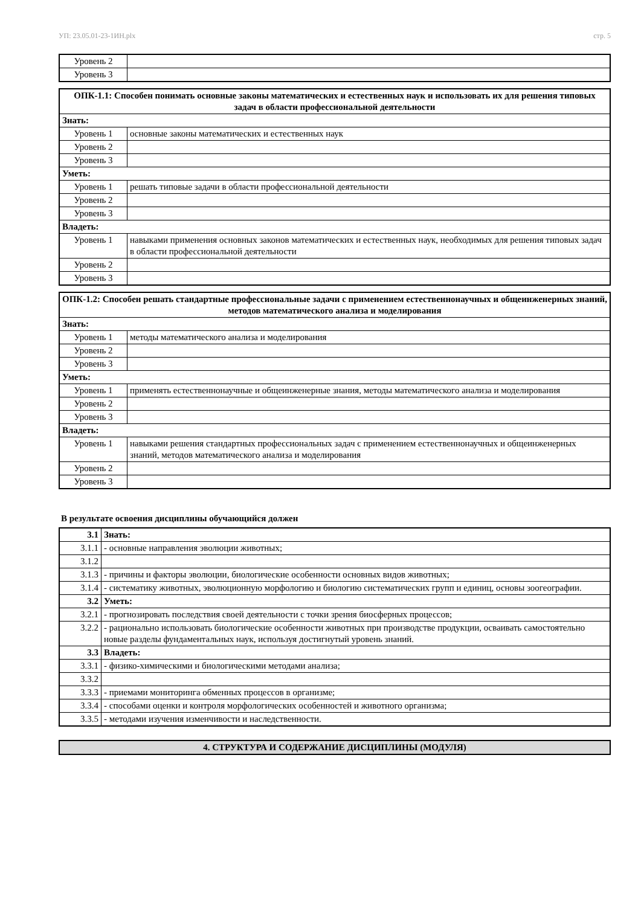УП: 23.05.01-23-1ИН.plx стр. 5
| Уровень 2 | |
| Уровень 3 | |
| ОПК-1.1: Способен понимать основные законы математических и естественных наук и использовать их для решения типовых задач в области профессиональной деятельности | |
| --- | --- |
| Знать: | |
| Уровень 1 | основные законы математических и естественных наук |
| Уровень 2 | |
| Уровень 3 | |
| Уметь: | |
| Уровень 1 | решать типовые задачи в области профессиональной деятельности |
| Уровень 2 | |
| Уровень 3 | |
| Владеть: | |
| Уровень 1 | навыками применения основных законов математических и естественных наук, необходимых для решения типовых задач в области профессиональной деятельности |
| Уровень 2 | |
| Уровень 3 | |
| ОПК-1.2: Способен решать стандартные профессиональные задачи с применением естественнонаучных и общеинженерных знаний, методов математического анализа и моделирования | |
| --- | --- |
| Знать: | |
| Уровень 1 | методы математического анализа и моделирования |
| Уровень 2 | |
| Уровень 3 | |
| Уметь: | |
| Уровень 1 | применять естественнонаучные и общеинженерные знания, методы математического анализа и моделирования |
| Уровень 2 | |
| Уровень 3 | |
| Владеть: | |
| Уровень 1 | навыками решения стандартных профессиональных задач с применением естественнонаучных и общеинженерных знаний, методов математического анализа и моделирования |
| Уровень 2 | |
| Уровень 3 | |
В результате освоения дисциплины обучающийся должен
| 3.1 | Знать: |
| 3.1.1 | - основные направления эволюции животных; |
| 3.1.2 | |
| 3.1.3 | - причины и факторы эволюции, биологические особенности основных видов животных; |
| 3.1.4 | - систематику животных, эволюционную морфологию и биологию систематических групп и единиц, основы зоогеографии. |
| 3.2 | Уметь: |
| 3.2.1 | - прогнозировать последствия своей деятельности с точки зрения биосферных процессов; |
| 3.2.2 | - рационально использовать биологические особенности животных при производстве продукции, осваивать самостоятельно новые разделы фундаментальных наук, используя достигнутый уровень знаний. |
| 3.3 | Владеть: |
| 3.3.1 | - физико-химическими и биологическими методами анализа; |
| 3.3.2 | |
| 3.3.3 | - приемами мониторинга обменных процессов в организме; |
| 3.3.4 | - способами оценки и контроля морфологических особенностей и животного организма; |
| 3.3.5 | - методами изучения изменчивости и наследственности. |
4. СТРУКТУРА И СОДЕРЖАНИЕ ДИСЦИПЛИНЫ (МОДУЛЯ)